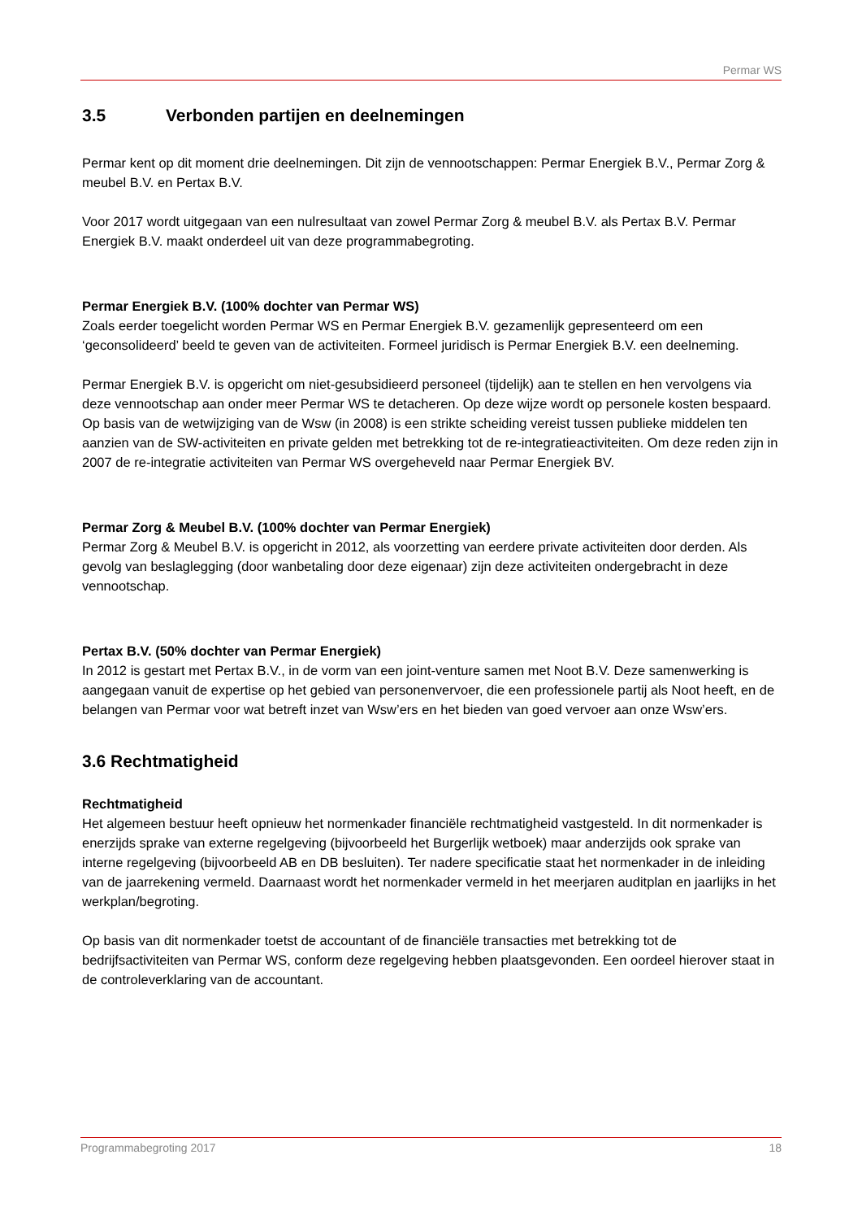Permar WS
3.5 Verbonden partijen en deelnemingen
Permar kent op dit moment drie deelnemingen. Dit zijn de vennootschappen: Permar Energiek B.V., Permar Zorg & meubel B.V. en Pertax B.V.
Voor 2017 wordt uitgegaan van een nulresultaat van zowel Permar Zorg & meubel B.V. als Pertax B.V. Permar Energiek B.V. maakt onderdeel uit van deze programmabegroting.
Permar Energiek B.V. (100% dochter van Permar WS)
Zoals eerder toegelicht worden Permar WS en Permar Energiek B.V. gezamenlijk gepresenteerd om een ‘geconsolideerd’ beeld te geven van de activiteiten. Formeel juridisch is Permar Energiek B.V. een deelneming.
Permar Energiek B.V. is opgericht om niet-gesubsidieerd personeel (tijdelijk) aan te stellen en hen vervolgens via deze vennootschap aan onder meer Permar WS te detacheren. Op deze wijze wordt op personele kosten bespaard. Op basis van de wetwijziging van de Wsw (in 2008) is een strikte scheiding vereist tussen publieke middelen ten aanzien van de SW-activiteiten en private gelden met betrekking tot de re-integratieactiviteiten. Om deze reden zijn in 2007 de re-integratie activiteiten van Permar WS overgeheveld naar Permar Energiek BV.
Permar Zorg & Meubel B.V. (100% dochter van Permar Energiek)
Permar Zorg & Meubel B.V. is opgericht in 2012, als voorzetting van eerdere private activiteiten door derden. Als gevolg van beslaglegging (door wanbetaling door deze eigenaar) zijn deze activiteiten ondergebracht in deze vennootschap.
Pertax B.V. (50% dochter van Permar Energiek)
In 2012 is gestart met Pertax B.V., in de vorm van een joint-venture samen met Noot B.V. Deze samenwerking is aangegaan vanuit de expertise op het gebied van personenvervoer, die een professionele partij als Noot heeft, en de belangen van Permar voor wat betreft inzet van Wsw’ers en het bieden van goed vervoer aan onze Wsw’ers.
3.6 Rechtmatigheid
Rechtmatigheid
Het algemeen bestuur heeft opnieuw het normenkader financiële rechtmatigheid vastgesteld. In dit normenkader is enerzijds sprake van externe regelgeving (bijvoorbeeld het Burgerlijk wetboek) maar anderzijds ook sprake van interne regelgeving (bijvoorbeeld AB en DB besluiten). Ter nadere specificatie staat het normenkader in de inleiding van de jaarrekening vermeld. Daarnaast wordt het normenkader vermeld in het meerjaren auditplan en jaarlijks in het werkplan/begroting.
Op basis van dit normenkader toetst de accountant of de financiële transacties met betrekking tot de bedrijfsactiviteiten van Permar WS, conform deze regelgeving hebben plaatsgevonden. Een oordeel hierover staat in de controleverklaring van de accountant.
Programmabegroting 2017 18